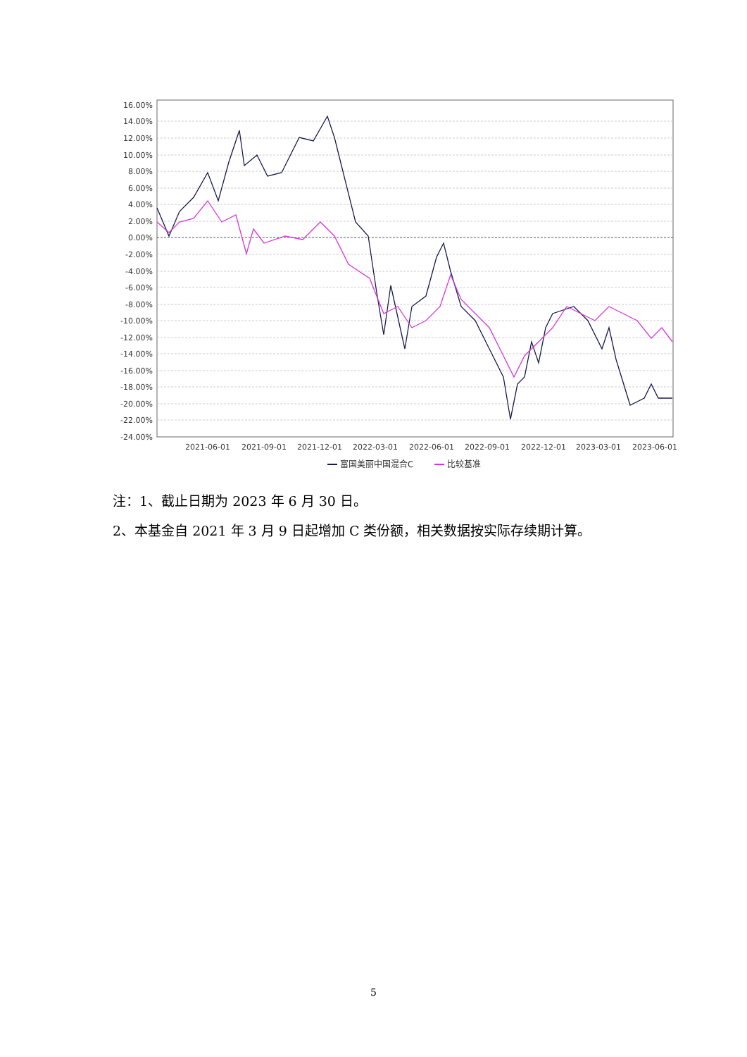16.00%
14.00%
12.00%
10.00%
8.00%
6.00%
4.00%
2.00%
0.00%
-2.00%
-4.00%
-6.00%
-8.00%
-10.00%
-12.00%
-14.00%
-16.00%
-18.00%
-20.00%
-22.00%
-24.00%
2021-06-01
2021-09-01
2021-12-01
2022-03-01
2022-06-01
2022-09-01
2022-12-01
2023-03-01
2023-06-01
富国美丽中国混合C
比较基准
注：1、截止日期为 2023 年 6 月 30 日。
2、本基金自 2021 年 3 月 9 日起增加 C 类份额，相关数据按实际存续期计算。
5